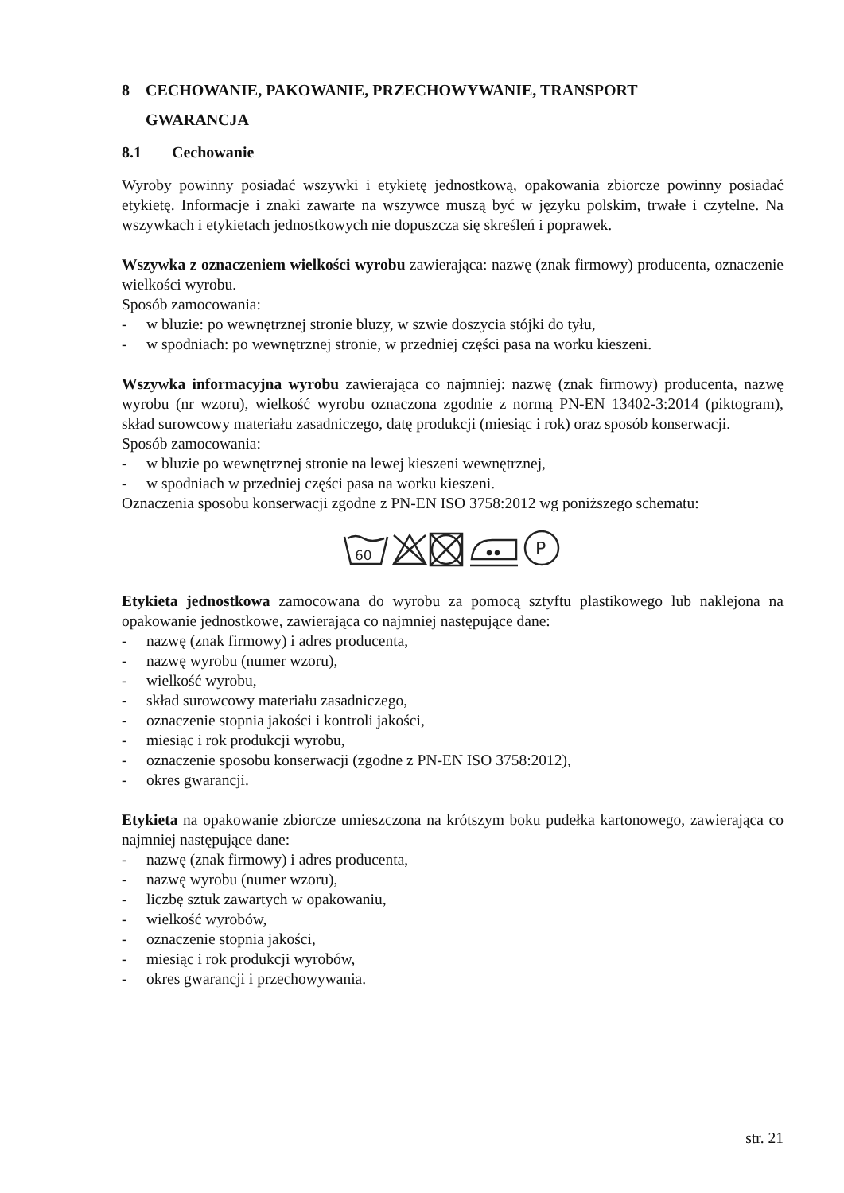8 CECHOWANIE, PAKOWANIE, PRZECHOWYWANIE, TRANSPORT
GWARANCJA
8.1 Cechowanie
Wyroby powinny posiadać wszywki i etykietę jednostkową, opakowania zbiorcze powinny posiadać etykietę. Informacje i znaki zawarte na wszywce muszą być w języku polskim, trwałe i czytelne. Na wszywkach i etykietach jednostkowych nie dopuszcza się skreśleń i poprawek.
Wszywka z oznaczeniem wielkości wyrobu zawierająca: nazwę (znak firmowy) producenta, oznaczenie wielkości wyrobu.
Sposób zamocowania:
- w bluzie: po wewnętrznej stronie bluzy, w szwie doszycia stójki do tyłu,
- w spodniach: po wewnętrznej stronie, w przedniej części pasa na worku kieszeni.
Wszywka informacyjna wyrobu zawierająca co najmniej: nazwę (znak firmowy) producenta, nazwę wyrobu (nr wzoru), wielkość wyrobu oznaczona zgodnie z normą PN-EN 13402-3:2014 (piktogram), skład surowcowy materiału zasadniczego, datę produkcji (miesiąc i rok) oraz sposób konserwacji.
Sposób zamocowania:
- w bluzie po wewnętrznej stronie na lewej kieszeni wewnętrznej,
- w spodniach w przedniej części pasa na worku kieszeni.
Oznaczenia sposobu konserwacji zgodne z PN-EN ISO 3758:2012 wg poniższego schematu:
60
P
Etykieta jednostkowa zamocowana do wyrobu za pomocą sztyftu plastikowego lub naklejona na opakowanie jednostkowe, zawierająca co najmniej następujące dane:
- nazwę (znak firmowy) i adres producenta,
- nazwę wyrobu (numer wzoru),
- wielkość wyrobu,
- skład surowcowy materiału zasadniczego,
- oznaczenie stopnia jakości i kontroli jakości,
- miesiąc i rok produkcji wyrobu,
- oznaczenie sposobu konserwacji (zgodne z PN-EN ISO 3758:2012),
- okres gwarancji.
Etykieta na opakowanie zbiorcze umieszczona na krótszym boku pudełka kartonowego, zawierająca co najmniej następujące dane:
- nazwę (znak firmowy) i adres producenta,
- nazwę wyrobu (numer wzoru),
- liczbę sztuk zawartych w opakowaniu,
- wielkość wyrobów,
- oznaczenie stopnia jakości,
- miesiąc i rok produkcji wyrobów,
- okres gwarancji i przechowywania.
str. 21